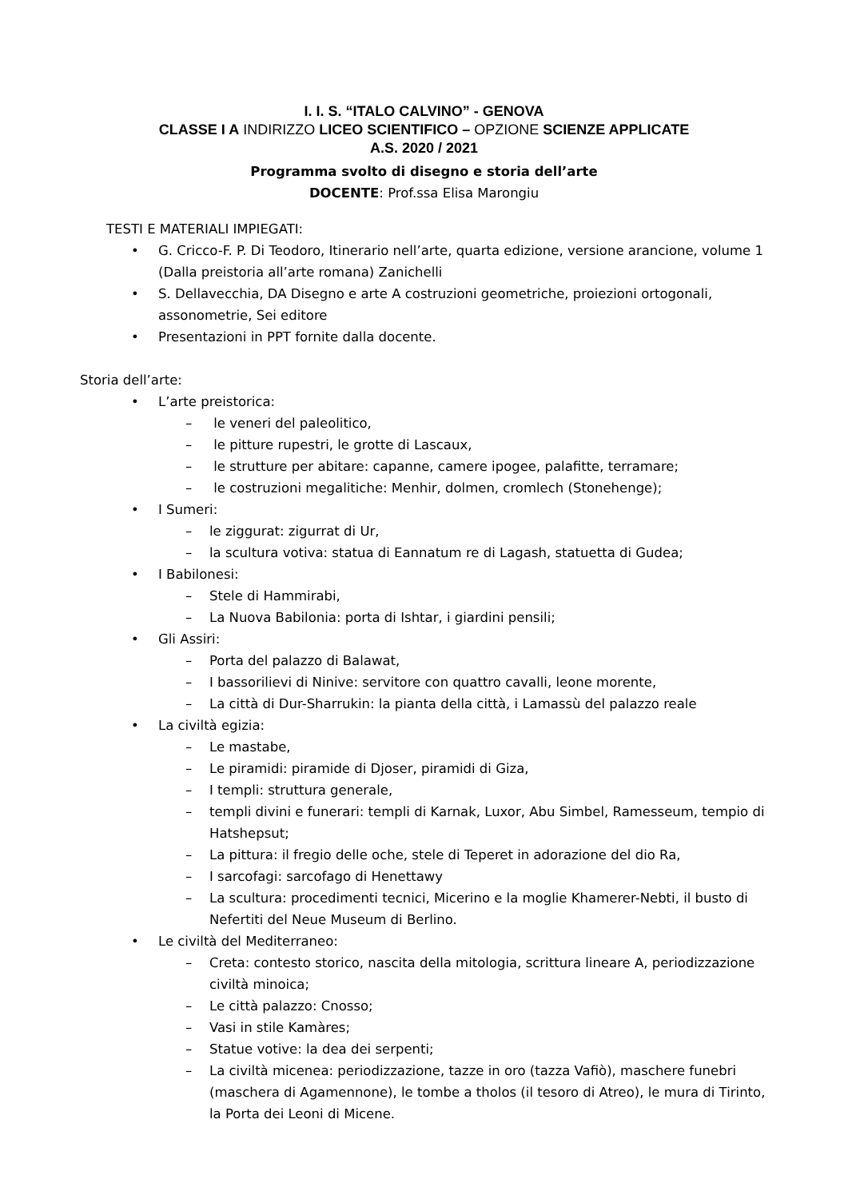I. I. S. “ITALO CALVINO” - GENOVA
CLASSE I A INDIRIZZO LICEO SCIENTIFICO – OPZIONE SCIENZE APPLICATE
A.S. 2020 / 2021
Programma svolto di disegno e storia dell’arte
DOCENTE: Prof.ssa Elisa Marongiu
TESTI E MATERIALI IMPIEGATI:
• G. Cricco-F. P. Di Teodoro, Itinerario nell’arte, quarta edizione, versione arancione, volume 1 (Dalla preistoria all’arte romana) Zanichelli
• S. Dellavecchia, DA Disegno e arte A costruzioni geometriche, proiezioni ortogonali, assonometrie, Sei editore
• Presentazioni in PPT fornite dalla docente.
Storia dell’arte:
• L’arte preistorica:
– le veneri del paleolitico,
– le pitture rupestri, le grotte di Lascaux,
– le strutture per abitare: capanne, camere ipogee, palafitte, terramare;
– le costruzioni megalitiche: Menhir, dolmen, cromlech (Stonehenge);
• I Sumeri:
– le ziggurat: zigurrat di Ur,
– la scultura votiva: statua di Eannatum re di Lagash, statuetta di Gudea;
• I Babilonesi:
– Stele di Hammirabi,
– La Nuova Babilonia: porta di Ishtar, i giardini pensili;
• Gli Assiri:
– Porta del palazzo di Balawat,
– I bassorilievi di Ninive: servitore con quattro cavalli, leone morente,
– La città di Dur-Sharrukin: la pianta della città, i Lamassù del palazzo reale
• La civiltà egizia:
– Le mastabe,
– Le piramidi: piramide di Djoser, piramidi di Giza,
– I templi: struttura generale,
– templi divini e funerari: templi di Karnak, Luxor, Abu Simbel, Ramesseum, tempio di Hatshepsut;
– La pittura: il fregio delle oche, stele di Teperet in adorazione del dio Ra,
– I sarcofagi: sarcofago di Henettawy
– La scultura: procedimenti tecnici, Micerino e la moglie Khamerer-Nebti, il busto di Nefertiti del Neue Museum di Berlino.
• Le civiltà del Mediterraneo:
– Creta: contesto storico, nascita della mitologia, scrittura lineare A, periodizzazione civiltà minoica;
– Le città palazzo: Cnosso;
– Vasi in stile Kamàres;
– Statue votive: la dea dei serpenti;
– La civiltà micenea: periodizzazione, tazze in oro (tazza Vafiò), maschere funebri (maschera di Agamennone), le tombe a tholos (il tesoro di Atreo), le mura di Tirinto, la Porta dei Leoni di Micene.